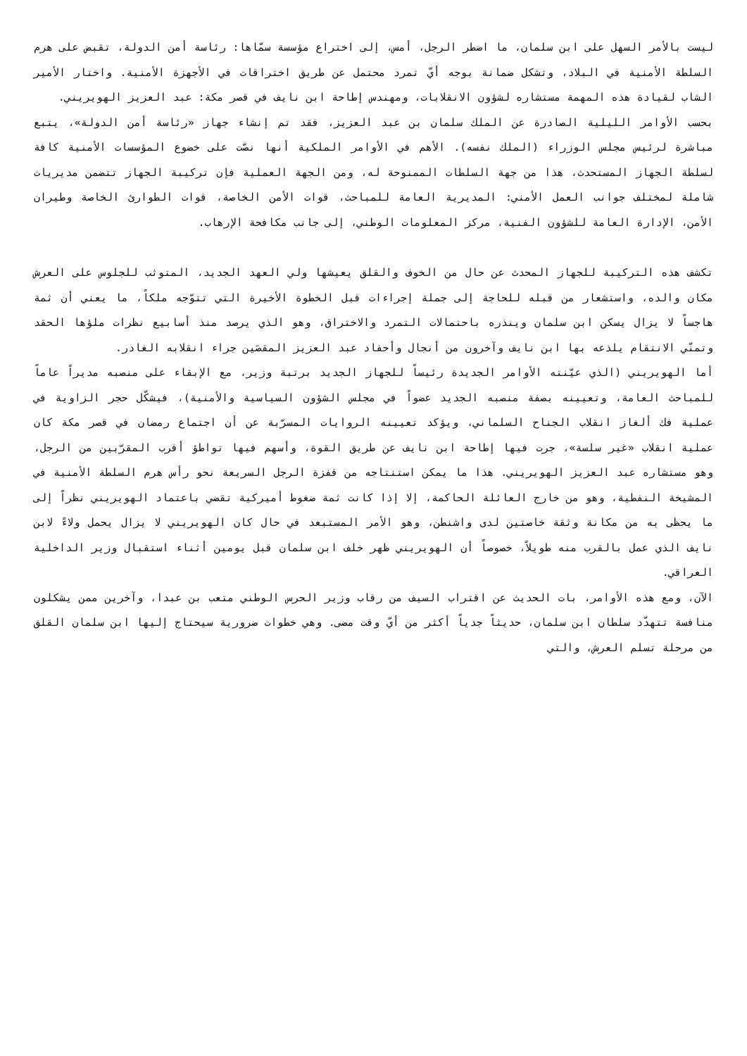ليست بالأمر السهل على ابن سلمان، ما اضطر الرجل، أمس، إلى اختراع مؤسسة سمّاها: رئاسة أمن الدولة، تقبض على هرم السلطة الأمنية في البلاد، وتشكل ضمانة بوجه أيّ تمرد محتمل عن طريق اختراقات في الأجهزة الأمنية. واختار الأمير الشاب لقيادة هذه المهمة مستشاره لشؤون الانقلابات، ومهندس إطاحة ابن نايف في قصر مكة: عبد العزيز الهويريني.
بحسب الأوامر الليلية الصادرة عن الملك سلمان بن عبد العزيز، فقد تم إنشاء جهاز «رئاسة أمن الدولة»، يتبع مباشرة لرئيس مجلس الوزراء (الملك نفسه). الأهم في الأوامر الملكية أنها نصّت على خضوع المؤسسات الأمنية كافة لسلطة الجهاز المستحدث، هذا من جهة السلطات الممنوحة له، ومن الجهة العملية فإن تركيبة الجهاز تتضمن مديريات شاملة لمختلف جوانب العمل الأمني: المديرية العامة للمباحث، قوات الأمن الخاصة، قوات الطوارئ الخاصة وطيران الأمن، الإدارة العامة للشؤون الفنية، مركز المعلومات الوطني، إلى جانب مكافحة الإرهاب.
تكشف هذه التركيبة للجهاز المحدث عن حال من الخوف والقلق يعيشها ولي العهد الجديد، المتوثب للجلوس على العرش مكان والده، واستشعار من قبله للحاجة إلى جملة إجراءات قبل الخطوة الأخيرة التي تتوّجه ملكاً، ما يعني أن ثمة هاجساً لا يزال يسكن ابن سلمان وينذره باحتمالات التمرد والاختراق، وهو الذي يرصد منذ أسابيع نظرات ملؤها الحقد وتمنّي الانتقام يلذعه بها ابن نايف وآخرون من أنجال وأحفاد عبد العزيز المقصَين جراء انقلابه الغادر.
أما الهويريني (الذي عيّنته الأوامر الجديدة رئيساً للجهاز الجديد برتبة وزير، مع الإبقاء على منصبه مديراً عاماً للمباحث العامة، وتعيينه بصفة منصبه الجديد عضواً في مجلس الشؤون السياسية والأمنية)، فيشكّل حجر الزاوية في عملية فك ألغاز انقلاب الجناح السلماني، ويؤكد تعيينه الروايات المسرّبة عن أن اجتماع رمضان في قصر مكة كان عملية انقلاب «غير سلسة»، جرت فيها إطاحة ابن نايف عن طريق القوة، وأسهم فيها تواطؤ أقرب المقرّبين من الرجل، وهو مستشاره عبد العزيز الهويريني. هذا ما يمكن استنتاجه من قفزة الرجل السريعة نحو رأس هرم السلطة الأمنية في المشيخة النفطية، وهو من خارج العائلة الحاكمة، إلا إذا كانت ثمة ضغوط أميركية تقضي باعتماد الهويريني نظراً إلى ما يحظى به من مكانة وثقة خاصتين لدى واشنطن، وهو الأمر المستبعد في حال كان الهويريني لا يزال يحمل ولاءً لابن نايف الذي عمل بالقرب منه طويلاً، خصوصاً أن الهويريني ظهر خلف ابن سلمان قبل يومين أثناء استقبال وزير الداخلية العراقي.
الآن، ومع هذه الأوامر، بات الحديث عن اقتراب السيف من رقاب وزير الحرس الوطني متعب بن عبدا، وآخرين ممن يشكلون منافسة تتهدّد سلطان ابن سلمان، حديثاً جدياً أكثر من أيّ وقت مضى. وهي خطوات ضرورية سيحتاج إليها ابن سلمان القلق من مرحلة تسلم العرش، والتي